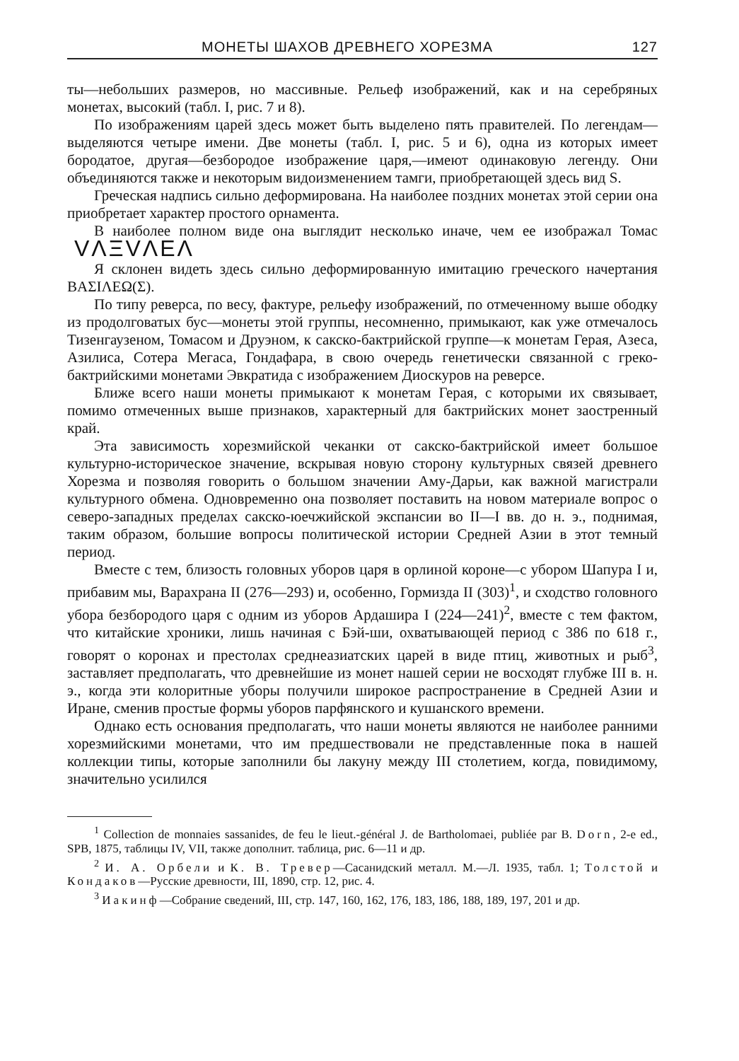МОНЕТЫ ШАХОВ ДРЕВНЕГО ХОРЕЗМА 127
ты—небольших размеров, но массивные. Рельеф изображений, как и на серебряных монетах, высокий (табл. I, рис. 7 и 8).
По изображениям царей здесь может быть выделено пять правителей. По легендам—выделяются четыре имени. Две монеты (табл. I, рис. 5 и 6), одна из которых имеет бородатое, другая—безбородое изображение царя,—имеют одинаковую легенду. Они объединяются также и некоторым видоизменением тамги, приобретающей здесь вид S.
Греческая надпись сильно деформирована. На наиболее поздних монетах этой серии она приобретает характер простого орнамента.
В наиболее полном виде она выглядит несколько иначе, чем ее изображал Томас VΛΞVΛEΛ
Я склонен видеть здесь сильно деформированную имитацию греческого начертания ΒΑΣΙΛΕΩ(Σ).
По типу реверса, по весу, фактуре, рельефу изображений, по отмеченному выше ободку из продолговатых бус—монеты этой группы, несомненно, примыкают, как уже отмечалось Тизенгаузеном, Томасом и Друэном, к сакско-бактрийской группе—к монетам Герая, Азеса, Азилиса, Сотера Мегаса, Гондафара, в свою очередь генетически связанной с греко-бактрийскими монетами Эвкратида с изображением Диоскуров на реверсе.
Ближе всего наши монеты примыкают к монетам Герая, с которыми их связывает, помимо отмеченных выше признаков, характерный для бактрийских монет заостренный край.
Эта зависимость хорезмийской чеканки от сакско-бактрийской имеет большое культурно-историческое значение, вскрывая новую сторону культурных связей древнего Хорезма и позволяя говорить о большом значении Аму-Дарьи, как важной магистрали культурного обмена. Одновременно она позволяет поставить на новом материале вопрос о северо-западных пределах сакско-юечжийской экспансии во II—I вв. до н. э., поднимая, таким образом, большие вопросы политической истории Средней Азии в этот темный период.
Вместе с тем, близость головных уборов царя в орлиной короне—с убором Шапура I и, прибавим мы, Варахрана II (276—293) и, особенно, Гормизда II (303)<sup>1</sup>, и сходство головного убора безбородого царя с одним из уборов Ардашира I (224—241)<sup>2</sup>, вместе с тем фактом, что китайские хроники, лишь начиная с Бэй-ши, охватывающей период с 386 по 618 г., говорят о коронах и престолах среднеазиатских царей в виде птиц, животных и рыб<sup>3</sup>, заставляет предполагать, что древнейшие из монет нашей серии не восходят глубже III в. н. э., когда эти колоритные уборы получили широкое распространение в Средней Азии и Иране, сменив простые формы уборов парфянского и кушанского времени.
Однако есть основания предполагать, что наши монеты являются не наиболее ранними хорезмийскими монетами, что им предшествовали не представленные пока в нашей коллекции типы, которые заполнили бы лакуну между III столетием, когда, повидимому, значительно усилился
<sup>1</sup> Collection de monnaies sassanides, de feu le lieut.-général J. de Bartholomaei, publiée par B. Dorn, 2-e ed., SPB, 1875, таблицы IV, VII, также дополнит. таблица, рис. 6—11 и др.
<sup>2</sup> И. А. Орбели и К. В. Тревер—Сасанидский металл. М.—Л. 1935, табл. 1; Толстой и Кондаков—Русские древности, III, 1890, стр. 12, рис. 4.
<sup>3</sup> Иакинф—Собрание сведений, III, стр. 147, 160, 162, 176, 183, 186, 188, 189, 197, 201 и др.